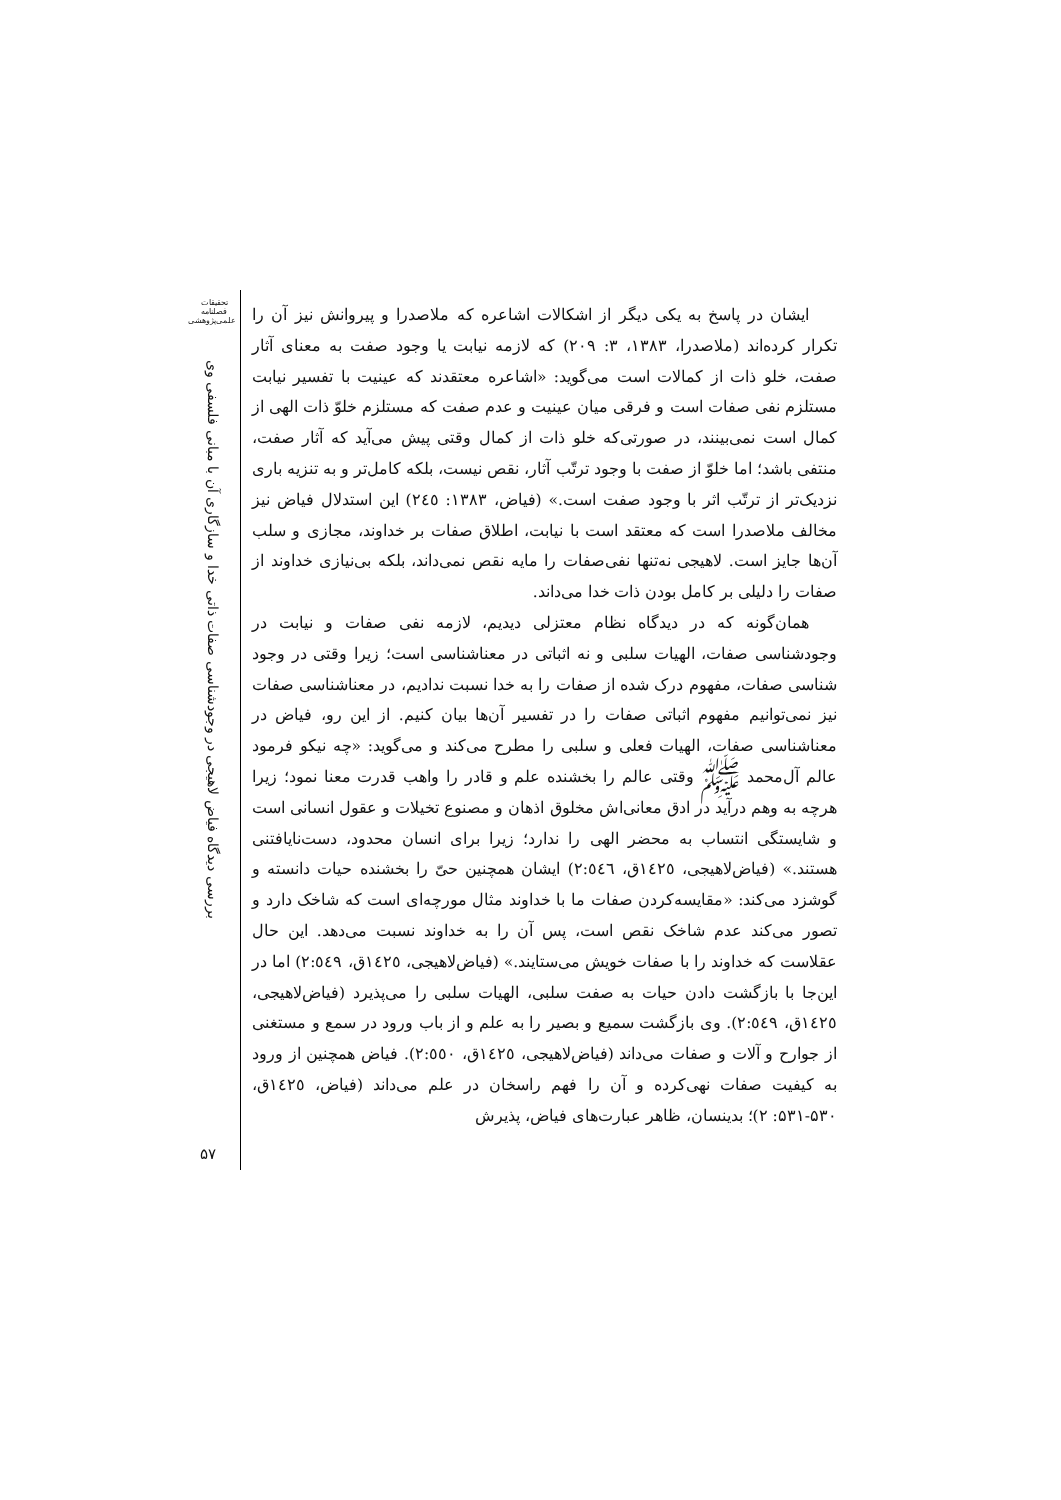تحقیقات
فصلنامه
علمی‌پژوهشی
بررسی دیدگاه فیاض لاهیجی در وجودشناسی صفات ذاتی خدا و سازگاری آن با مبانی فلسفی وی
۵۷
ایشان در پاسخ به یکی دیگر از اشکالات اشاعره که ملاصدرا و پیروانش نیز آن را تکرار کرده‌اند (ملاصدرا، ۱۳۸۳، ۳: ۲۰۹) که لازمه نیابت یا وجود صفت به معنای آثار صفت، خلو ذات از کمالات است می‌گوید: «اشاعره معتقدند که عینیت با تفسیر نیابت مستلزم نفی صفات است و فرقی میان عینیت و عدم صفت که مستلزم خلوّ ذات الهی از کمال است نمی‌بینند، در صورتی‌که خلو ذات از کمال وقتی پیش می‌آید که آثار صفت، منتفی باشد؛ اما خلوّ از صفت با وجود ترتّب آثار، نقص نیست، بلکه کامل‌تر و به تنزیه باری نزدیک‌تر از ترتّب اثر با وجود صفت است.» (فیاض، ۱۳۸۳: ۲٤٥) این استدلال فیاض نیز مخالف ملاصدرا است که معتقد است با نیابت، اطلاق صفات بر خداوند، مجازی و سلب آن‌ها جایز است. لاهیجی نه‌تنها نفی‌صفات را مایه نقص نمی‌داند، بلکه بی‌نیازی خداوند از صفات را دلیلی بر کامل بودن ذات خدا می‌داند.
همان‌گونه که در دیدگاه نظام معتزلی دیدیم، لازمه نفی صفات و نیابت در وجودشناسی صفات، الهیات سلبی و نه اثباتی در معناشناسی است؛ زیرا وقتی در وجود شناسی صفات، مفهوم درک شده از صفات را به خدا نسبت ندادیم، در معناشناسی صفات نیز نمی‌توانیم مفهوم اثباتی صفات را در تفسیر آن‌ها بیان کنیم. از این رو، فیاض در معناشناسی صفات، الهیات فعلی و سلبی را مطرح می‌کند و می‌گوید: «چه نیکو فرمود عالم آل‌محمد ﷺ وقتی عالم را بخشنده علم و قادر را واهب قدرت معنا نمود؛ زیرا هرچه به وهم درآید در ادق معانی‌اش مخلوق اذهان و مصنوع تخیلات و عقول انسانی است و شایستگی انتساب به محضر الهی را ندارد؛ زیرا برای انسان محدود، دست‌نایافتنی هستند.» (فیاض‌لاهیجی، ١٤٢٥ق، ٢:٥٤٦) ایشان همچنین حیّ را بخشنده حیات دانسته و گوشزد می‌کند: «مقایسه‌کردن صفات ما با خداوند مثال مورچه‌ای است که شاخک دارد و تصور می‌کند عدم شاخک نقص است، پس آن را به خداوند نسبت می‌دهد. این حال عقلاست که خداوند را با صفات خویش می‌ستایند.» (فیاض‌لاهیجی، ١٤٢٥ق، ٢:٥٤٩) اما در این‌جا با بازگشت دادن حیات به صفت سلبی، الهیات سلبی را می‌پذیرد (فیاض‌لاهیجی، ١٤٢٥ق، ٢:٥٤٩). وی بازگشت سمیع و بصیر را به علم و از باب ورود در سمع و مستغنی از جوارح و آلات و صفات می‌داند (فیاض‌لاهیجی، ١٤٢٥ق، ٢:٥٥٠). فیاض همچنین از ورود به کیفیت صفات نهی‌کرده و آن را فهم راسخان در علم می‌داند (فیاض، ١٤٢٥ق، ۵۳۰-۵۳۱: ۲)؛ بدینسان، ظاهر عبارت‌های فیاض، پذیرش